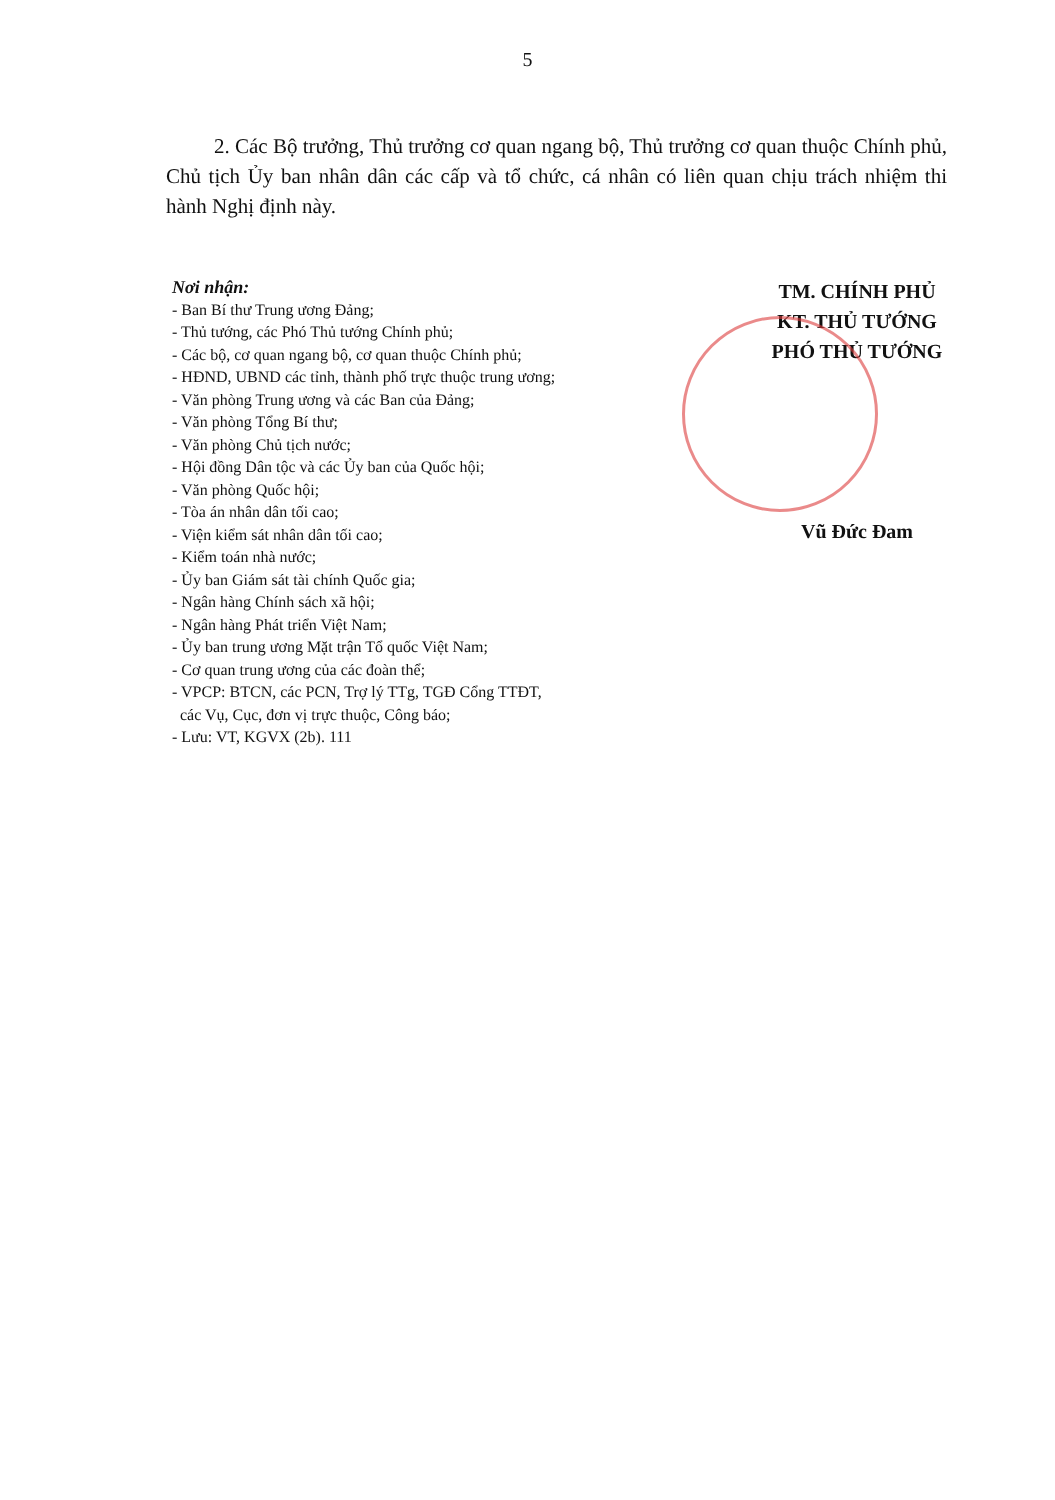5
2. Các Bộ trưởng, Thủ trưởng cơ quan ngang bộ, Thủ trưởng cơ quan thuộc Chính phủ, Chủ tịch Ủy ban nhân dân các cấp và tổ chức, cá nhân có liên quan chịu trách nhiệm thi hành Nghị định này.
Nơi nhận:
- Ban Bí thư Trung ương Đảng;
- Thủ tướng, các Phó Thủ tướng Chính phủ;
- Các bộ, cơ quan ngang bộ, cơ quan thuộc Chính phủ;
- HĐND, UBND các tỉnh, thành phố trực thuộc trung ương;
- Văn phòng Trung ương và các Ban của Đảng;
- Văn phòng Tổng Bí thư;
- Văn phòng Chủ tịch nước;
- Hội đồng Dân tộc và các Ủy ban của Quốc hội;
- Văn phòng Quốc hội;
- Tòa án nhân dân tối cao;
- Viện kiểm sát nhân dân tối cao;
- Kiểm toán nhà nước;
- Ủy ban Giám sát tài chính Quốc gia;
- Ngân hàng Chính sách xã hội;
- Ngân hàng Phát triển Việt Nam;
- Ủy ban trung ương Mặt trận Tổ quốc Việt Nam;
- Cơ quan trung ương của các đoàn thể;
- VPCP: BTCN, các PCN, Trợ lý TTg, TGĐ Cổng TTĐT,
các Vụ, Cục, đơn vị trực thuộc, Công báo;
- Lưu: VT, KGVX (2b). 111
TM. CHÍNH PHỦ
KT. THỦ TƯỚNG
PHÓ THỦ TƯỚNG
Vũ Đức Đam